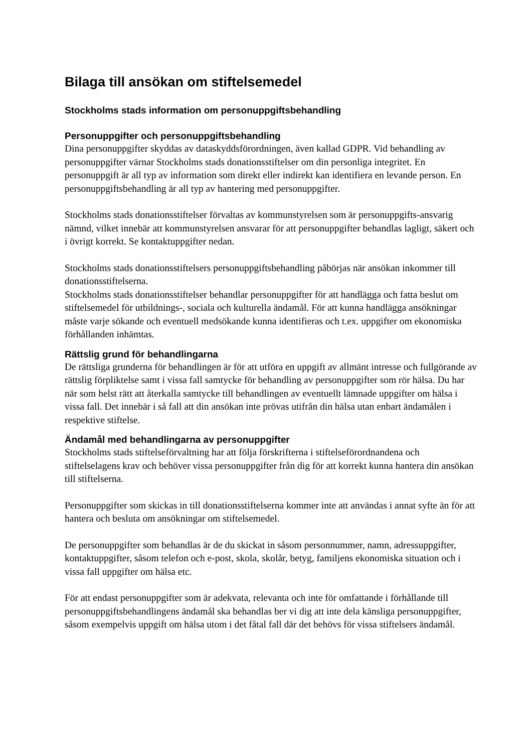Bilaga till ansökan om stiftelsemedel
Stockholms stads information om personuppgiftsbehandling
Personuppgifter och personuppgiftsbehandling
Dina personuppgifter skyddas av dataskyddsförordningen, även kallad GDPR. Vid behandling av personuppgifter värnar Stockholms stads donationsstiftelser om din personliga integritet. En personuppgift är all typ av information som direkt eller indirekt kan identifiera en levande person. En personuppgiftsbehandling är all typ av hantering med personuppgifter.
Stockholms stads donationsstiftelser förvaltas av kommunstyrelsen som är personuppgifts-ansvarig nämnd, vilket innebär att kommunstyrelsen ansvarar för att personuppgifter behandlas lagligt, säkert och i övrigt korrekt. Se kontaktuppgifter nedan.
Stockholms stads donationsstiftelsers personuppgiftsbehandling påbörjas när ansökan inkommer till donationsstiftelserna.
Stockholms stads donationsstiftelser behandlar personuppgifter för att handlägga och fatta beslut om stiftelsemedel för utbildnings-, sociala och kulturella ändamål. För att kunna handlägga ansökningar måste varje sökande och eventuell medsökande kunna identifieras och t.ex. uppgifter om ekonomiska förhållanden inhämtas.
Rättslig grund för behandlingarna
De rättsliga grunderna för behandlingen är för att utföra en uppgift av allmänt intresse och fullgörande av rättslig förpliktelse samt i vissa fall samtycke för behandling av personuppgifter som rör hälsa. Du har när som helst rätt att återkalla samtycke till behandlingen av eventuellt lämnade uppgifter om hälsa i vissa fall. Det innebär i så fall att din ansökan inte prövas utifrån din hälsa utan enbart ändamålen i respektive stiftelse.
Ändamål med behandlingarna av personuppgifter
Stockholms stads stiftelseförvaltning har att följa förskrifterna i stiftelseförordnandena och stiftelselagens krav och behöver vissa personuppgifter från dig för att korrekt kunna hantera din ansökan till stiftelserna.
Personuppgifter som skickas in till donationsstiftelserna kommer inte att användas i annat syfte än för att hantera och besluta om ansökningar om stiftelsemedel.
De personuppgifter som behandlas är de du skickat in såsom personnummer, namn, adressuppgifter, kontaktuppgifter, såsom telefon och e-post, skola, skolår, betyg, familjens ekonomiska situation och i vissa fall uppgifter om hälsa etc.
För att endast personuppgifter som är adekvata, relevanta och inte för omfattande i förhållande till personuppgiftsbehandlingens ändamål ska behandlas ber vi dig att inte dela känsliga personuppgifter, såsom exempelvis uppgift om hälsa utom i det fåtal fall där det behövs för vissa stiftelsers ändamål.